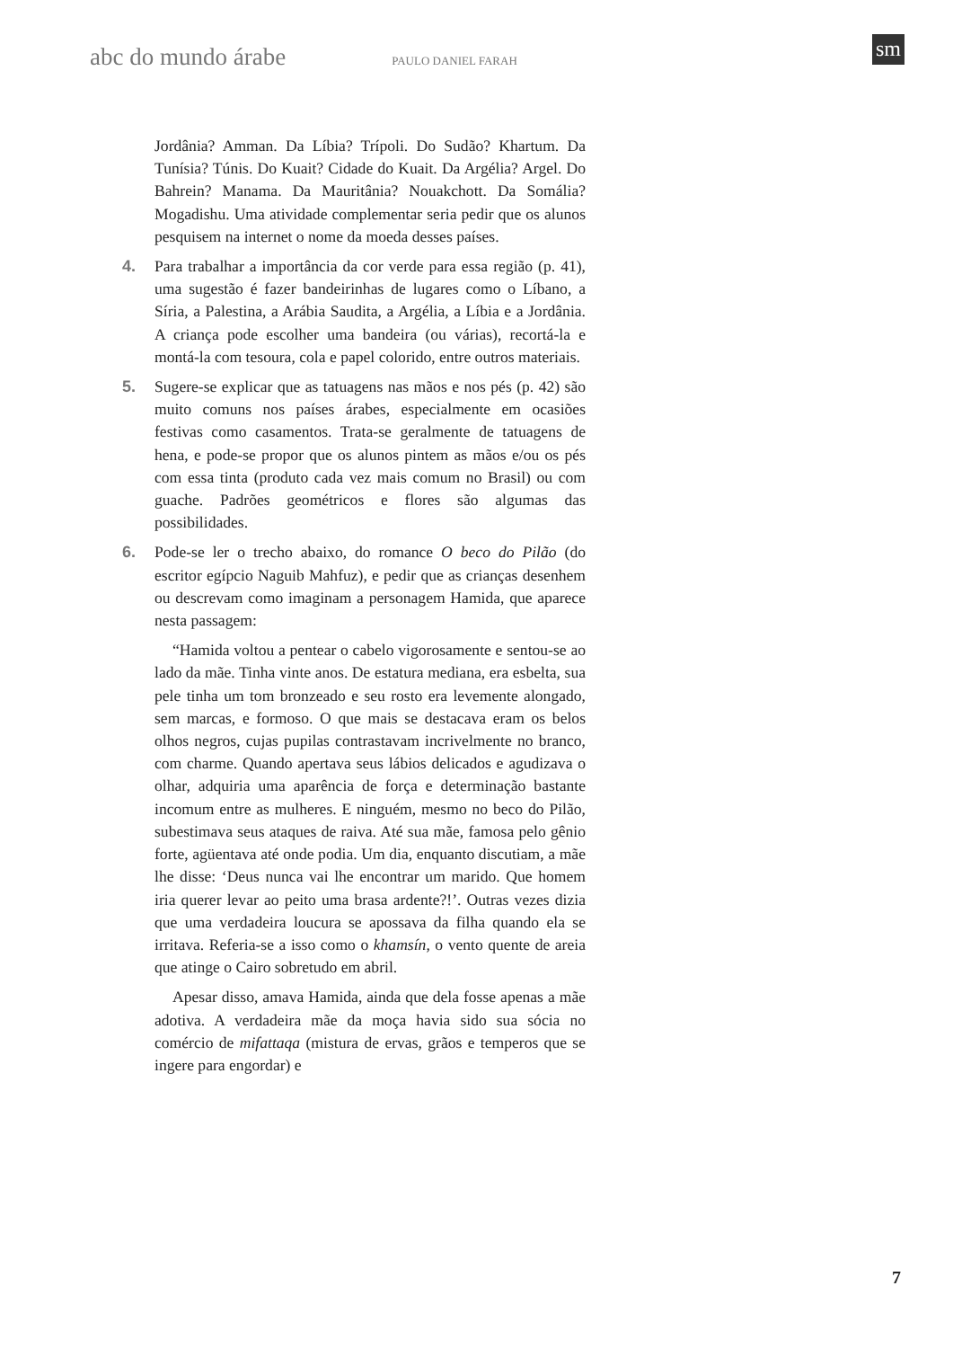abc do mundo árabe PAULO DANIEL FARAH sm
Jordânia? Amman. Da Líbia? Trípoli. Do Sudão? Khartum. Da Tunísia? Túnis. Do Kuait? Cidade do Kuait. Da Argélia? Argel. Do Bahrein? Manama. Da Mauritânia? Nouakchott. Da Somália? Mogadishu. Uma atividade complementar seria pedir que os alunos pesquisem na internet o nome da moeda desses países.
4. Para trabalhar a importância da cor verde para essa região (p. 41), uma sugestão é fazer bandeirinhas de lugares como o Líbano, a Síria, a Palestina, a Arábia Saudita, a Argélia, a Líbia e a Jordânia. A criança pode escolher uma bandeira (ou várias), recortá-la e montá-la com tesoura, cola e papel colorido, entre outros materiais.
5. Sugere-se explicar que as tatuagens nas mãos e nos pés (p. 42) são muito comuns nos países árabes, especialmente em ocasiões festivas como casamentos. Trata-se geralmente de tatuagens de hena, e pode-se propor que os alunos pintem as mãos e/ou os pés com essa tinta (produto cada vez mais comum no Brasil) ou com guache. Padrões geométricos e flores são algumas das possibilidades.
6. Pode-se ler o trecho abaixo, do romance O beco do Pilão (do escritor egípcio Naguib Mahfuz), e pedir que as crianças desenhem ou descrevam como imaginam a personagem Hamida, que aparece nesta passagem:
“Hamida voltou a pentear o cabelo vigorosamente e sentou-se ao lado da mãe. Tinha vinte anos. De estatura mediana, era esbelta, sua pele tinha um tom bronzeado e seu rosto era levemente alongado, sem marcas, e formoso. O que mais se destacava eram os belos olhos negros, cujas pupilas contrastavam incrivelmente no branco, com charme. Quando apertava seus lábios delicados e agudizava o olhar, adquiria uma aparência de força e determinação bastante incomum entre as mulheres. E ninguém, mesmo no beco do Pilão, subestimava seus ataques de raiva. Até sua mãe, famosa pelo gênio forte, agüentava até onde podia. Um dia, enquanto discutiam, a mãe lhe disse: ‘Deus nunca vai lhe encontrar um marido. Que homem iria querer levar ao peito uma brasa ardente?!’. Outras vezes dizia que uma verdadeira loucura se apossava da filha quando ela se irritava. Referia-se a isso como o khamsín, o vento quente de areia que atinge o Cairo sobretudo em abril.
Apesar disso, amava Hamida, ainda que dela fosse apenas a mãe adotiva. A verdadeira mãe da moça havia sido sua sócia no comércio de mifattaqa (mistura de ervas, grãos e temperos que se ingere para engordar) e
7